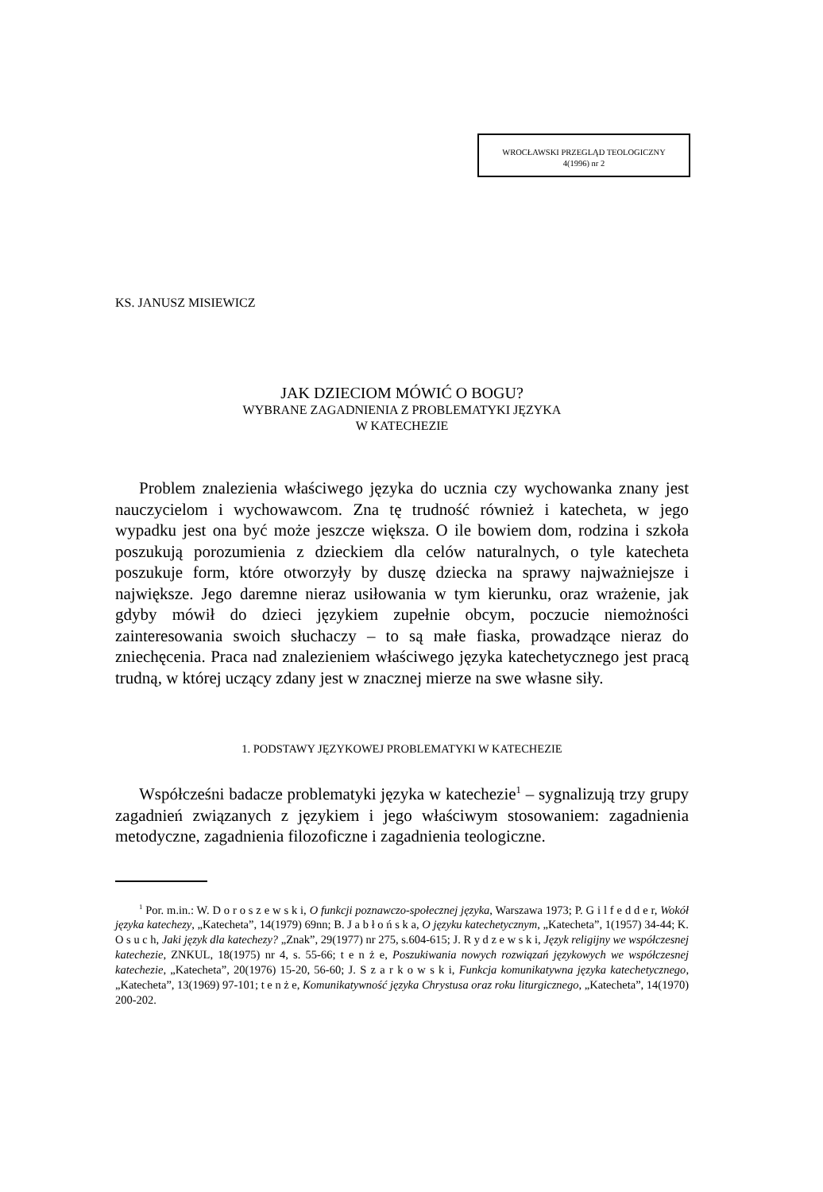WROCŁAWSKI PRZEGLĄD TEOLOGICZNY
4(1996) nr 2
KS. JANUSZ MISIEWICZ
JAK DZIECIOM MÓWIĆ O BOGU?
WYBRANE ZAGADNIENIA Z PROBLEMATYKI JĘZYKA
W KATECHEZIE
Problem znalezienia właściwego języka do ucznia czy wychowanka znany jest nauczycielom i wychowawcom. Zna tę trudność również i katecheta, w jego wypadku jest ona być może jeszcze większa. O ile bowiem dom, rodzina i szkoła poszukują porozumienia z dzieckiem dla celów naturalnych, o tyle katecheta poszukuje form, które otworzyły by duszę dziecka na sprawy najważniejsze i największe. Jego daremne nieraz usiłowania w tym kierunku, oraz wrażenie, jak gdyby mówił do dzieci językiem zupełnie obcym, poczucie niemożności zainteresowania swoich słuchaczy – to są małe fiaska, prowadzące nieraz do zniechęcenia. Praca nad znalezieniem właściwego języka katechetycznego jest pracą trudną, w której uczący zdany jest w znacznej mierze na swe własne siły.
1. PODSTAWY JĘZYKOWEJ PROBLEMATYKI W KATECHEZIE
Współcześni badacze problematyki języka w katechezie<sup>1</sup> – sygnalizują trzy grupy zagadnień związanych z językiem i jego właściwym stosowaniem: zagadnienia metodyczne, zagadnienia filozoficzne i zagadnienia teologiczne.
<sup>1</sup> Por. m.in.: W. D o r o s z e w s k i, O funkcji poznawczo-społecznej języka, Warszawa 1973; P. G i l f e d d e r, Wokół języka katechezy, „Katecheta”, 14(1979) 69nn; B. J a b ł o ń s k a, O języku katechetycznym, „Katecheta”, 1(1957) 34-44; K. O s u c h, Jaki język dla katechezy? „Znak”, 29(1977) nr 275, s.604-615; J. R y d z e w s k i, Język religijny we współczesnej katechezie, ZNKUL, 18(1975) nr 4, s. 55-66; t e n ż e, Poszukiwania nowych rozwiązań językowych we współczesnej katechezie, „Katecheta”, 20(1976) 15-20, 56-60; J. S z a r k o w s k i, Funkcja komunikatywna języka katechetycznego, „Katecheta”, 13(1969) 97-101; t e n ż e, Komunikatywność języka Chrystusa oraz roku liturgicznego, „Katecheta”, 14(1970) 200-202.